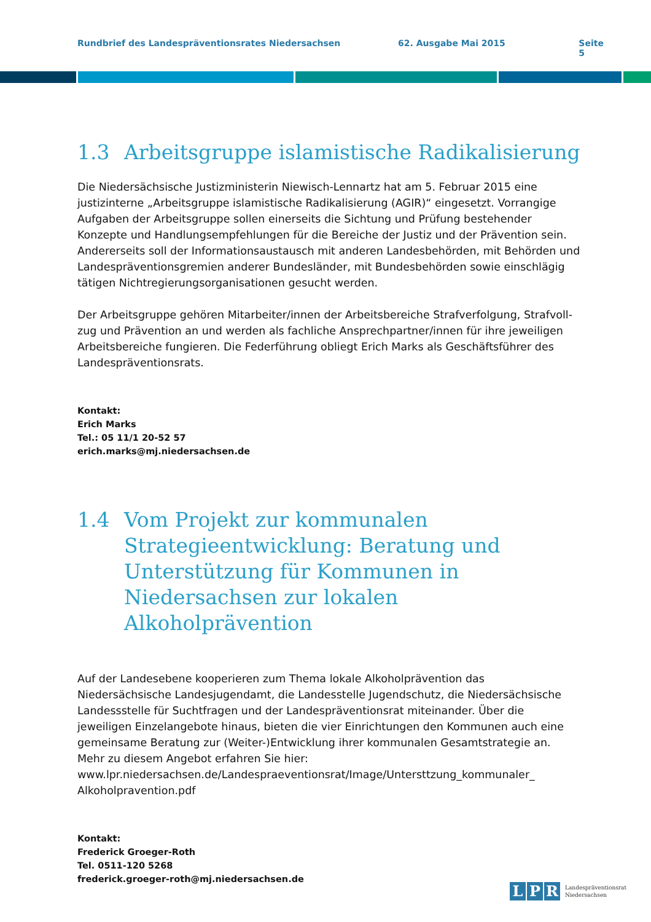Rundbrief des Landespräventionsrates Niedersachsen 62. Ausgabe Mai 2015 Seite 5
1.3 Arbeitsgruppe islamistische Radikalisierung
Die Niedersächsische Justizministerin Niewisch-Lennartz hat am 5. Februar 2015 eine justizinterne „Arbeitsgruppe islamistische Radikalisierung (AGIR)“ eingesetzt. Vorrangige Aufgaben der Arbeitsgruppe sollen einerseits die Sichtung und Prüfung bestehender Konzepte und Handlungsempfehlungen für die Bereiche der Justiz und der Prävention sein. Andererseits soll der Informationsaustausch mit anderen Landesbehörden, mit Behörden und Landes­präventionsgremien anderer Bundesländer, mit Bundesbehörden sowie einschlägig tätigen Nichtregierungsorganisationen gesucht werden.
Der Arbeitsgruppe gehören Mitarbeiter/innen der Arbeitsbereiche Strafverfolgung, Strafvoll­zug und Prävention an und werden als fachliche Ansprechpartner/innen für ihre jeweiligen Arbeitsbereiche fungieren. Die Federführung obliegt Erich Marks als Geschäftsführer des Landespräventionsrats.
Kontakt:
Erich Marks
Tel.: 05 11/1 20-52 57
erich.marks@mj.niedersachsen.de
1.4 Vom Projekt zur kommunalen Strategieentwicklung: Beratung und Unterstützung für Kommunen in Niedersachsen zur lokalen Alkoholprävention
Auf der Landesebene kooperieren zum Thema lokale Alkoholprävention das Niedersächsische Landesjugendamt, die Landesstelle Jugendschutz, die Niedersächsische Landessstelle für Suchtfragen und der Landespräventionsrat miteinander. Über die jeweiligen Einzelangebote hinaus, bieten die vier Einrichtungen den Kommunen auch eine gemeinsame Beratung zur (Weiter-)Entwicklung ihrer kommunalen Gesamtstrategie an. Mehr zu diesem Angebot erfahren Sie hier:
www.lpr.niedersachsen.de/Landespraeventionsrat/Image/Untersttzung_kommunaler_ Alkoholpravention.pdf
Kontakt:
Frederick Groeger-Roth
Tel. 0511-120 5268
frederick.groeger-roth@mj.niedersachsen.de
L P R Landespräventionsrat
Niedersachsen